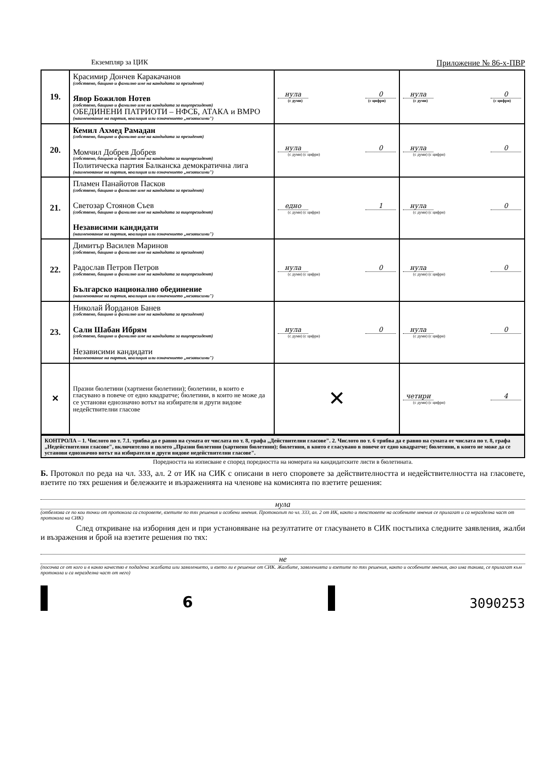Екземпляр за ЦИК Приложение № 86-х-ПВР
| 19. | Красимир Дончев Каракачанов (собствено, бащино и фамилно име на кандидата за президент) Явор Божилов Нотев (собствено, бащино и фамилно име на кандидата за вицепрезидент) ОБЕДИНЕНИ ПАТРИОТИ – НФСБ, АТАКА и ВМРО (наименование на партия, коалиция или означението „независими") | нула 0 (с думи) (с цифри) | нула 0 (с думи) (с цифри) |
| 20. | Кемил Ахмед Рамадан (собствено, бащино и фамилно име на кандидата за президент) Момчил Добрев Добрев (собствено, бащино и фамилно име на кандидата за вицепрезидент) Политическа партия Балканска демократична лига (наименование на партия, коалиция или означението „независими") | нула 0 (с думи) (с цифри) | нула 0 (с думи) (с цифри) |
| 21. | Пламен Панайотов Пасков (собствено, бащино и фамилно име на кандидата за президент) Светозар Стоянов Съев (собствено, бащино и фамилно име на кандидата за вицепрезидент) Независими кандидати (наименование на партия, коалиция или означението „независими") | едно 1 (с думи) (с цифри) | нула 0 (с думи) (с цифри) |
| 22. | Димитър Василев Маринов (собствено, бащино и фамилно име на кандидата за президент) Радослав Петров Петров (собствено, бащино и фамилно име на кандидата за вицепрезидент) Българско национално обединение (наименование на партия, коалиция или означението „независими") | нула 0 (с думи) (с цифри) | нула 0 (с думи) (с цифри) |
| 23. | Николай Йорданов Банев (собствено, бащино и фамилно име на кандидата за президент) Сали Шабан Ибрям (собствено, бащино и фамилно име на кандидата за вицепрезидент) Независими кандидати (наименование на партия, коалиция или означението „независими") | нула 0 (с думи) (с цифри) | нула 0 (с думи) (с цифри) |
| ✕ | Празни бюлетини (хартиени бюлетини); бюлетини, в които е гласувано в повече от едно квадратче; бюлетини, в които не може да се установи еднозначно вотът на избирателя и други видове недействителни гласове | ✕ | четири 4 (с думи) (с цифри) |
КОНТРОЛА – 1. Числото по т. 7.1. трябва да е равно на сумата от числата по т. 8, графа „Действителни гласове". 2. Числото по т. 6 трябва да е равно на сумата от числата по т. 8, графа „Недействителни гласове", включително и полето „Празни бюлетини (хартиени бюлетини); бюлетини, в които е гласувано в повече от едно квадратче; бюлетини, в които не може да се установи еднозначно вотът на избирателя и други видове недействителни гласове".
Поредността на изписване е според поредността на номерата на кандидатските листи в бюлетината.
Б. Протокол по реда на чл. 333, ал. 2 от ИК на СИК с описани в него споровете за действителността и недействителността на гласовете, взетите по тях решения и бележките и възраженията на членове на комисията по взетите решения:
нула
(отбелязва се по кои точки от протокола са споровете, взетите по тях решения и особени мнения. Протоколът по чл. 333, ал. 2 от ИК, както и текстовете на особените мнения се прилагат и са неразделна част от протокола на СИК)
След откриване на изборния ден и при установяване на резултатите от гласуването в СИК постъпиха следните заявления, жалби и възражения и брой на взетите решения по тях:
не
(посочва се от кого и в какво качество е подадена жалбата или заявлението, и взето ли е решение от СИК. Жалбите, заявленията и взетите по тях решения, както и особените мнения, ако има такива, се прилагат към протокола и са неразделна част от него)
6
3090253